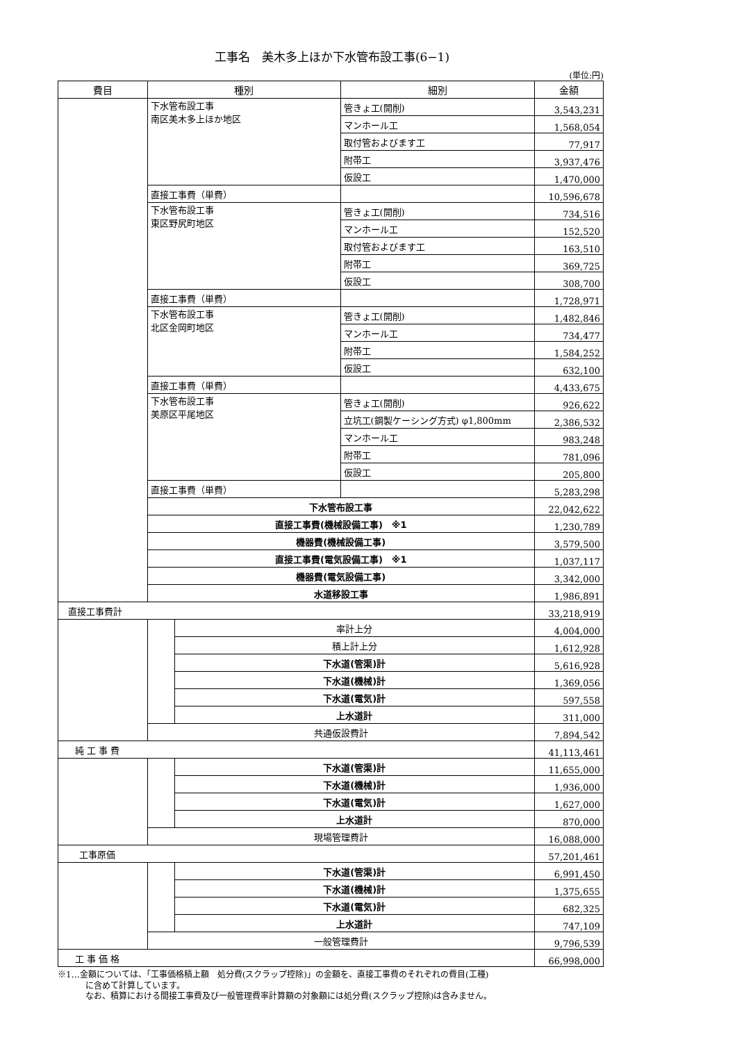工事名　美木多上ほか下水管布設工事(6−1)
(単位:円)
| 費目 | 種別 | | 細別 | 金額 |
| --- | --- | --- | --- | --- |
| | 下水管布設工事 南区美木多上ほか地区 | | 管きょ工(開削) | 3,543,231 |
| | | | マンホール工 | 1,568,054 |
| | | | 取付管およびます工 | 77,917 |
| | | | 附帯工 | 3,937,476 |
| | | | 仮設工 | 1,470,000 |
| | 直接工事費（単費） | | | 10,596,678 |
| | 下水管布設工事 東区野尻町地区 | | 管きょ工(開削) | 734,516 |
| | | | マンホール工 | 152,520 |
| | | | 取付管およびます工 | 163,510 |
| | | | 附帯工 | 369,725 |
| | | | 仮設工 | 308,700 |
| | 直接工事費（単費） | | | 1,728,971 |
| | 下水管布設工事 北区金岡町地区 | | 管きょ工(開削) | 1,482,846 |
| | | | マンホール工 | 734,477 |
| | | | 附帯工 | 1,584,252 |
| | | | 仮設工 | 632,100 |
| | 直接工事費（単費） | | | 4,433,675 |
| | 下水管布設工事 美原区平尾地区 | | 管きょ工(開削) | 926,622 |
| | | | 立坑工(鋼製ケーシング方式) φ1,800mm | 2,386,532 |
| | | | マンホール工 | 983,248 |
| | | | 附帯工 | 781,096 |
| | | | 仮設工 | 205,800 |
| | 直接工事費（単費） | | | 5,283,298 |
| | 下水管布設工事 | | | 22,042,622 |
| | 直接工事費(機械設備工事) ※1 | | | 1,230,789 |
| | 機器費(機械設備工事) | | | 3,579,500 |
| | 直接工事費(電気設備工事) ※1 | | | 1,037,117 |
| | 機器費(電気設備工事) | | | 3,342,000 |
| | 水道移設工事 | | | 1,986,891 |
| 直接工事費計 | | | | 33,218,919 |
| | | 率計上分 | | 4,004,000 |
| | | 積上計上分 | | 1,612,928 |
| | | 下水道(管渠)計 | | 5,616,928 |
| | | 下水道(機械)計 | | 1,369,056 |
| | | 下水道(電気)計 | | 597,558 |
| | | 上水道計 | | 311,000 |
| | 共通仮設費計 | | | 7,894,542 |
| 純 工 事 費 | | | | 41,113,461 |
| | | 下水道(管渠)計 | | 11,655,000 |
| | | 下水道(機械)計 | | 1,936,000 |
| | | 下水道(電気)計 | | 1,627,000 |
| | | 上水道計 | | 870,000 |
| | 現場管理費計 | | | 16,088,000 |
| 工事原価 | | | | 57,201,461 |
| | | 下水道(管渠)計 | | 6,991,450 |
| | | 下水道(機械)計 | | 1,375,655 |
| | | 下水道(電気)計 | | 682,325 |
| | | 上水道計 | | 747,109 |
| | 一般管理費計 | | | 9,796,539 |
| 工 事 価 格 | | | | 66,998,000 |
※1…金額については、「工事価格積上額　処分費(スクラップ控除)」の金額を、直接工事費のそれぞれの費目(工種)
に含めて計算しています。
なお、積算における間接工事費及び一般管理費率計算額の対象額には処分費(スクラップ控除)は含みません。